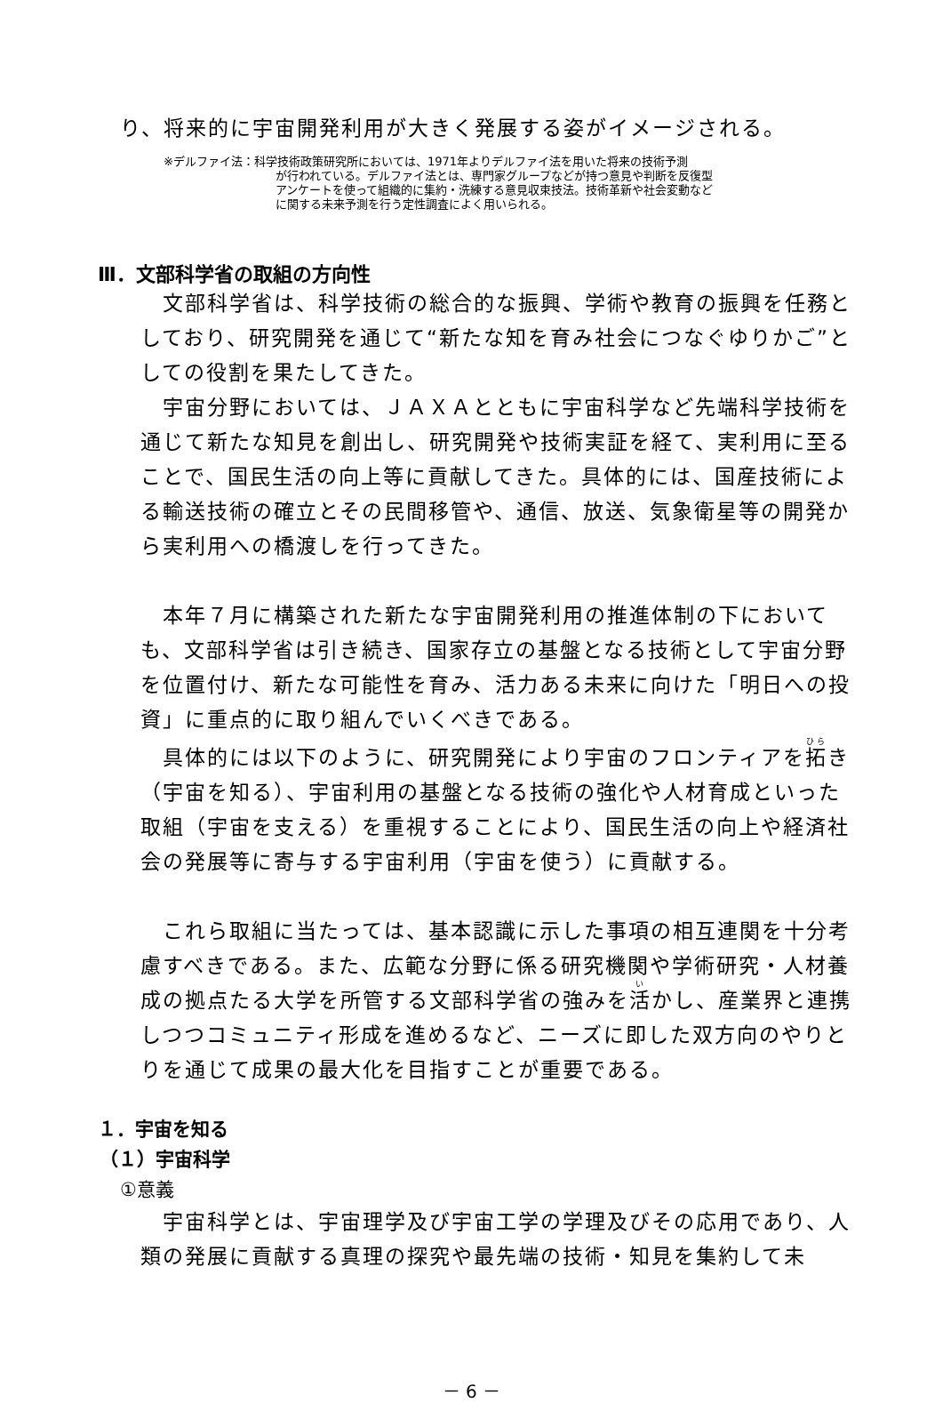り、将来的に宇宙開発利用が大きく発展する姿がイメージされる。
※デルファイ法：科学技術政策研究所においては、1971年よりデルファイ法を用いた将来の技術予測
が行われている。デルファイ法とは、専門家グループなどが持つ意見や判断を反復型
アンケートを使って組織的に集約・洗練する意見収束技法。技術革新や社会変動など
に関する未来予測を行う定性調査によく用いられる。
Ⅲ．文部科学省の取組の方向性
文部科学省は、科学技術の総合的な振興、学術や教育の振興を任務としており、研究開発を通じて“新たな知を育み社会につなぐゆりかご”としての役割を果たしてきた。
宇宙分野においては、ＪＡＸＡとともに宇宙科学など先端科学技術を通じて新たな知見を創出し、研究開発や技術実証を経て、実利用に至ることで、国民生活の向上等に貢献してきた。具体的には、国産技術による輸送技術の確立とその民間移管や、通信、放送、気象衛星等の開発から実利用への橋渡しを行ってきた。
本年７月に構築された新たな宇宙開発利用の推進体制の下においても、文部科学省は引き続き、国家存立の基盤となる技術として宇宙分野を位置付け、新たな可能性を育み、活力ある未来に向けた「明日への投資」に重点的に取り組んでいくべきである。
具体的には以下のように、研究開発により宇宙のフロンティアを拓き（宇宙を知る）、宇宙利用の基盤となる技術の強化や人材育成といった取組（宇宙を支える）を重視することにより、国民生活の向上や経済社会の発展等に寄与する宇宙利用（宇宙を使う）に貢献する。
これら取組に当たっては、基本認識に示した事項の相互連関を十分考慮すべきである。また、広範な分野に係る研究機関や学術研究・人材養成の拠点たる大学を所管する文部科学省の強みを活かし、産業界と連携しつつコミュニティ形成を進めるなど、ニーズに即した双方向のやりとりを通じて成果の最大化を目指すことが重要である。
１．宇宙を知る
（１）宇宙科学
①意義
宇宙科学とは、宇宙理学及び宇宙工学の学理及びその応用であり、人類の発展に貢献する真理の探究や最先端の技術・知見を集約して未
－ 6 －